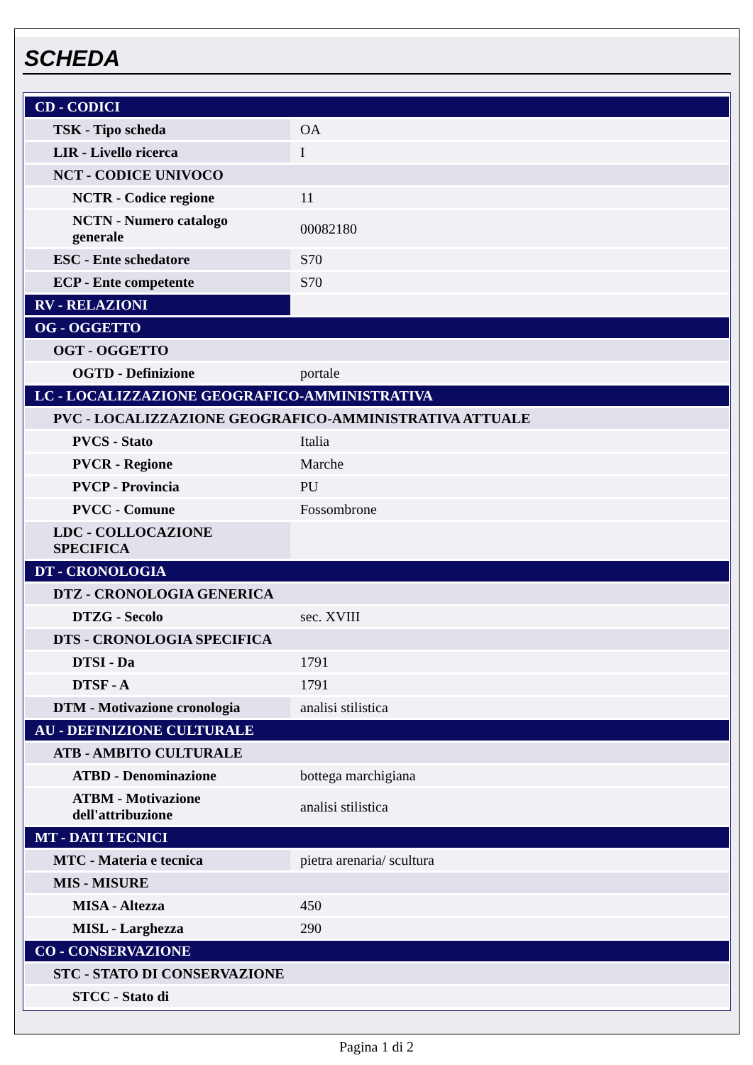SCHEDA
| CD - CODICI | |
| TSK - Tipo scheda | OA |
| LIR - Livello ricerca | I |
| NCT - CODICE UNIVOCO | |
| NCTR - Codice regione | 11 |
| NCTN - Numero catalogo generale | 00082180 |
| ESC - Ente schedatore | S70 |
| ECP - Ente competente | S70 |
| RV - RELAZIONI | |
| OG - OGGETTO | |
| OGT - OGGETTO | |
| OGTD - Definizione | portale |
| LC - LOCALIZZAZIONE GEOGRAFICO-AMMINISTRATIVA | |
| PVC - LOCALIZZAZIONE GEOGRAFICO-AMMINISTRATIVA ATTUALE | |
| PVCS - Stato | Italia |
| PVCR - Regione | Marche |
| PVCP - Provincia | PU |
| PVCC - Comune | Fossombrone |
| LDC - COLLOCAZIONE SPECIFICA | |
| DT - CRONOLOGIA | |
| DTZ - CRONOLOGIA GENERICA | |
| DTZG - Secolo | sec. XVIII |
| DTS - CRONOLOGIA SPECIFICA | |
| DTSI - Da | 1791 |
| DTSF - A | 1791 |
| DTM - Motivazione cronologia | analisi stilistica |
| AU - DEFINIZIONE CULTURALE | |
| ATB - AMBITO CULTURALE | |
| ATBD - Denominazione | bottega marchigiana |
| ATBM - Motivazione dell'attribuzione | analisi stilistica |
| MT - DATI TECNICI | |
| MTC - Materia e tecnica | pietra arenaria/ scultura |
| MIS - MISURE | |
| MISA - Altezza | 450 |
| MISL - Larghezza | 290 |
| CO - CONSERVAZIONE | |
| STC - STATO DI CONSERVAZIONE | |
| STCC - Stato di | |
Pagina 1 di 2